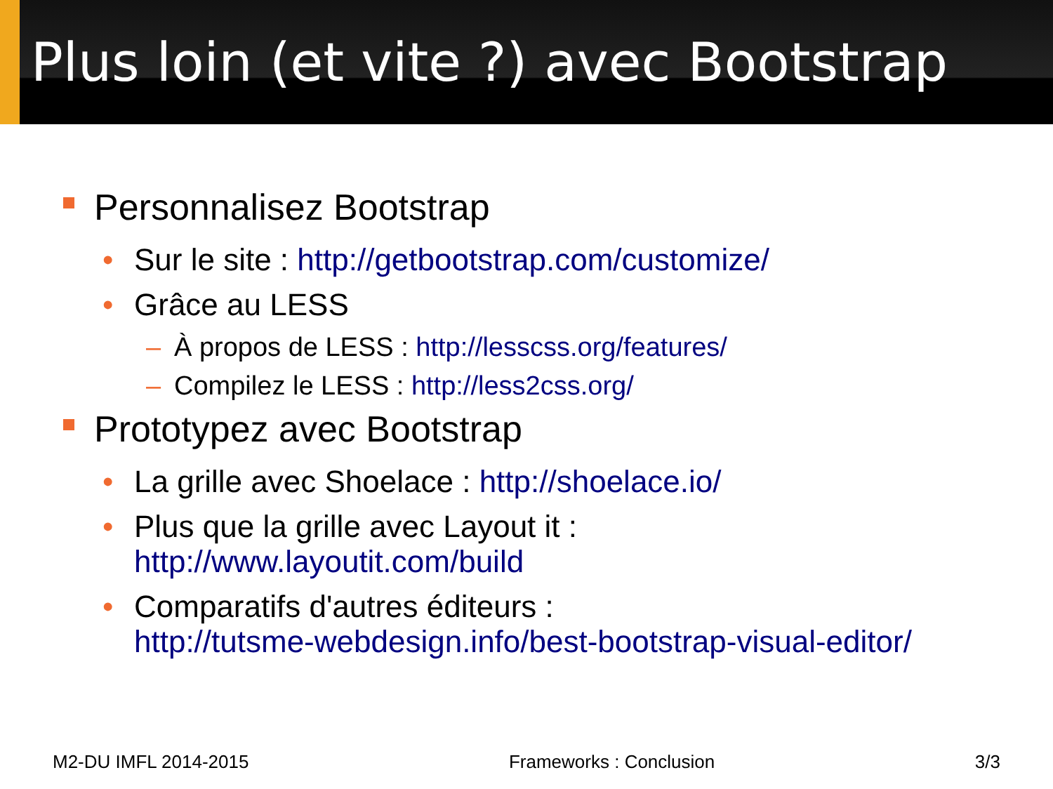Plus loin (et vite ?) avec Bootstrap
Personnalisez Bootstrap
• Sur le site : http://getbootstrap.com/customize/
• Grâce au LESS
– À propos de LESS : http://lesscss.org/features/
– Compilez le LESS : http://less2css.org/
Prototypez avec Bootstrap
• La grille avec Shoelace : http://shoelace.io/
• Plus que la grille avec Layout it :
http://www.layoutit.com/build
• Comparatifs d'autres éditeurs :
http://tutsme-webdesign.info/best-bootstrap-visual-editor/
M2-DU IMFL 2014-2015 Frameworks : Conclusion 3/3